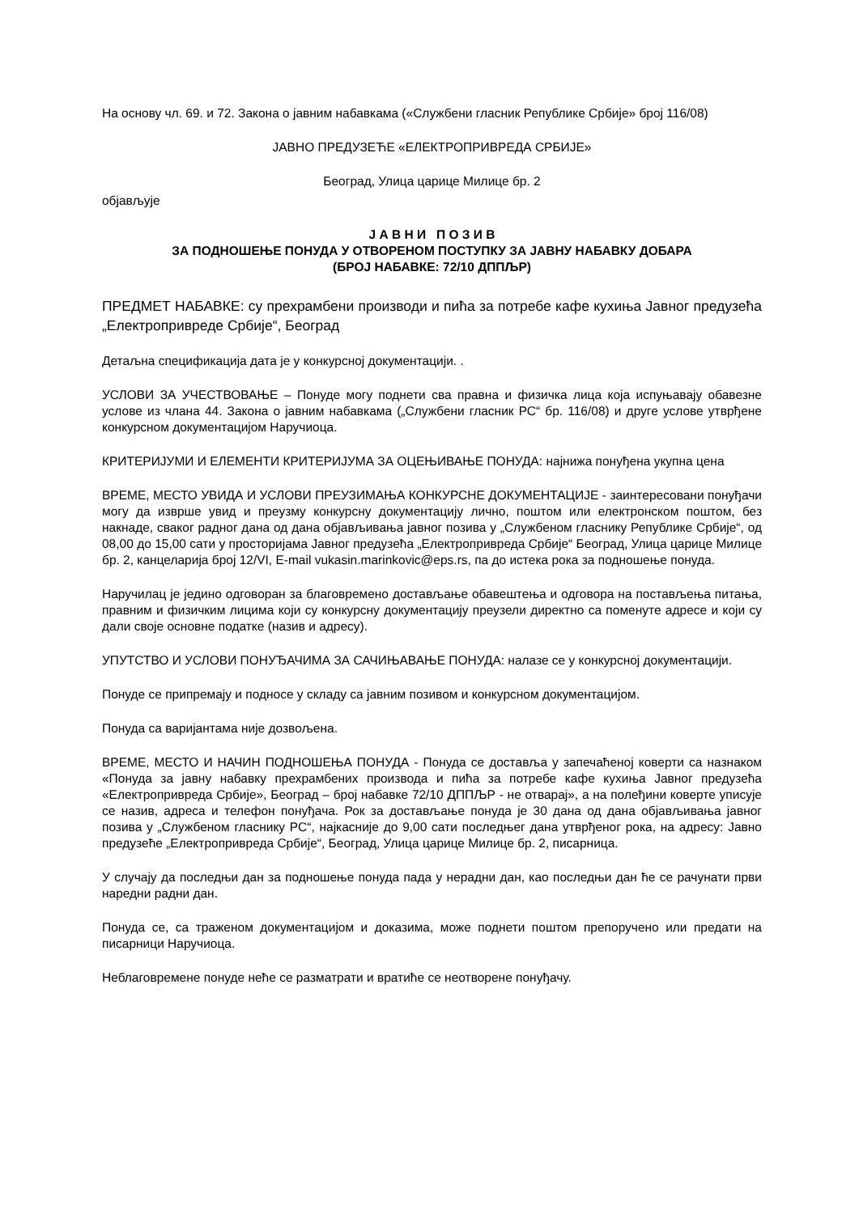На основу чл. 69. и 72. Закона о јавним набавкама («Службени гласник Републике Србије» број 116/08)
ЈАВНО ПРЕДУЗЕЋЕ «ЕЛЕКТРОПРИВРЕДА СРБИЈЕ»
Београд, Улица царице Милице бр. 2
објављује
Ј А В Н И П О З И В
ЗА ПОДНОШЕЊЕ ПОНУДА У ОТВОРЕНОМ ПОСТУПКУ ЗА ЈАВНУ НАБАВКУ ДОБАРА
(БРОЈ НАБАВКЕ: 72/10 ДППЉР)
ПРЕДМЕТ НАБАВКЕ: су прехрамбени производи и пића за потребе кафе кухиња Јавног предузећа „Електропривреде Србије“, Београд
Детаљна спецификација дата је у конкурсној документацији. .
УСЛОВИ ЗА УЧЕСТВОВАЊЕ – Понуде могу поднети сва правна и физичка лица која испуњавају обавезне услове из члана 44. Закона о јавним набавкама („Службени гласник РС“ бр. 116/08) и друге услове утврђене конкурсном документацијом Наручиоца.
КРИТЕРИЈУМИ И ЕЛЕМЕНТИ КРИТЕРИЈУМА ЗА ОЦЕЊИВАЊЕ ПОНУДА: најнижа понуђена укупна цена
ВРЕМЕ, МЕСТО УВИДА И УСЛОВИ ПРЕУЗИМАЊА КОНКУРСНЕ ДОКУМЕНТАЦИЈЕ - заинтересовани понуђачи могу да изврше увид и преузму конкурсну документацију лично, поштом или електронском поштом, без накнаде, сваког радног дана од дана објављивања јавног позива у „Службеном гласнику Републике Србије“, од 08,00 до 15,00 сати у просторијама Јавног предузећа „Електропривреда Србије“ Београд, Улица царице Милице бр. 2, канцеларија број 12/VI, E-mail vukasin.marinkovic@eps.rs, па до истека рока за подношење понуда.
Наручилац је једино одговоран за благовремено достављање обавештења и одговора на постављења питања, правним и физичким лицима који су конкурсну документацију преузели директно са поменуте адресе и који су дали своје основне податке (назив и адресу).
УПУТСТВО И УСЛОВИ ПОНУЂАЧИМА ЗА САЧИЊАВАЊЕ ПОНУДА: налазе се у конкурсној документацији.
Понуде се припремају и подносе у складу са јавним позивом и конкурсном документацијом.
Понуда са варијантама није дозвољена.
ВРЕМЕ, МЕСТО И НАЧИН ПОДНОШЕЊА ПОНУДА - Понуда се доставља у запечаћеној коверти са назнаком «Понуда за јавну набавку прехрамбених производа и пића за потребе кафе кухиња Јавног предузећа «Електропривреда Србије», Београд – број набавке 72/10 ДППЉР - не отварај», а на полеђини коверте уписује се назив, адреса и телефон понуђача. Рок за достављање понуда је 30 дана од дана објављивања јавног позива у „Службеном гласнику РС“, најкасније до 9,00 сати последњег дана утврђеног рока, на адресу: Јавно предузеће „Електропривреда Србије“, Београд, Улица царице Милице бр. 2, писарница.
У случају да последњи дан за подношење понуда пада у нерадни дан, као последњи дан ће се рачунати први наредни радни дан.
Понуда се, са траженом документацијом и доказима, може поднети поштом препоручено или предати на писарници Наручиоца.
Неблаговремене понуде неће се разматрати и вратиће се неотворене понуђачу.